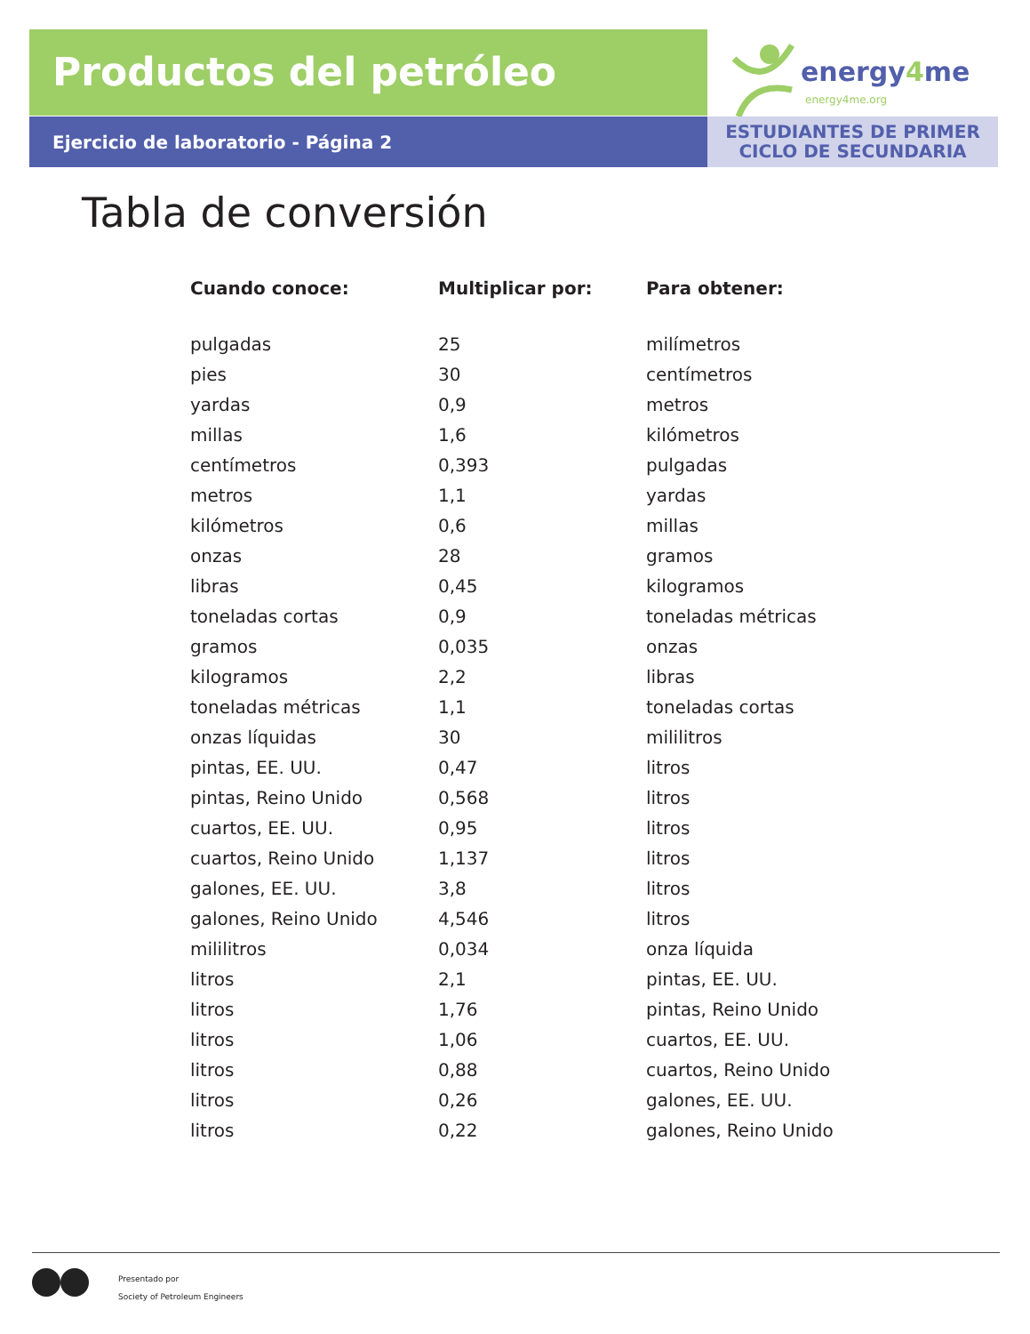Productos del petróleo
Ejercicio de laboratorio - Página 2
energy4me
energy4me.org
ESTUDIANTES DE PRIMER
CICLO DE SECUNDARIA
Tabla de conversión
| Cuando conoce: | Multiplicar por: | Para obtener: |
| --- | --- | --- |
| pulgadas | 25 | milímetros |
| pies | 30 | centímetros |
| yardas | 0,9 | metros |
| millas | 1,6 | kilómetros |
| centímetros | 0,393 | pulgadas |
| metros | 1,1 | yardas |
| kilómetros | 0,6 | millas |
| onzas | 28 | gramos |
| libras | 0,45 | kilogramos |
| toneladas cortas | 0,9 | toneladas métricas |
| gramos | 0,035 | onzas |
| kilogramos | 2,2 | libras |
| toneladas métricas | 1,1 | toneladas cortas |
| onzas líquidas | 30 | mililitros |
| pintas, EE. UU. | 0,47 | litros |
| pintas, Reino Unido | 0,568 | litros |
| cuartos, EE. UU. | 0,95 | litros |
| cuartos, Reino Unido | 1,137 | litros |
| galones, EE. UU. | 3,8 | litros |
| galones, Reino Unido | 4,546 | litros |
| mililitros | 0,034 | onza líquida |
| litros | 2,1 | pintas, EE. UU. |
| litros | 1,76 | pintas, Reino Unido |
| litros | 1,06 | cuartos, EE. UU. |
| litros | 0,88 | cuartos, Reino Unido |
| litros | 0,26 | galones, EE. UU. |
| litros | 0,22 | galones, Reino Unido |
Presentado por
Society of Petroleum Engineers